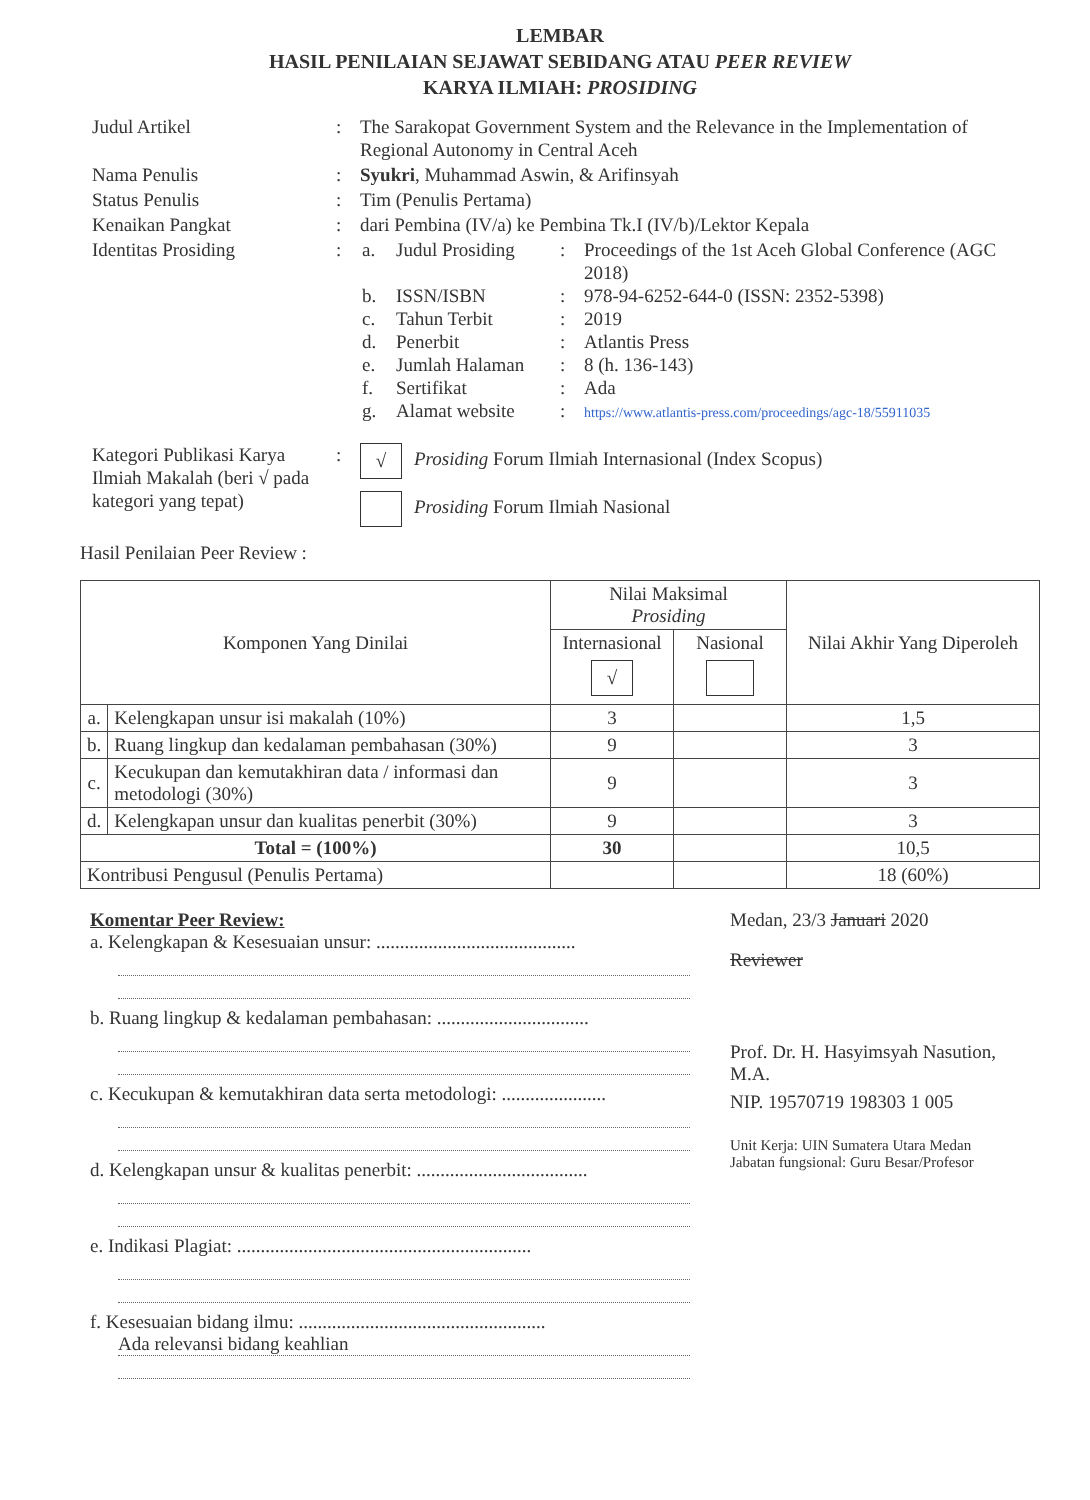LEMBAR
HASIL PENILAIAN SEJAWAT SEBIDANG ATAU PEER REVIEW
KARYA ILMIAH: PROSIDING
| Judul Artikel | : | The Sarakopat Government System and the Relevance in the Implementation of Regional Autonomy in Central Aceh |
| Nama Penulis | : | Syukri , Muhammad Aswin, & Arifinsyah |
| Status Penulis | : | Tim (Penulis Pertama) |
| Kenaikan Pangkat | : | dari Pembina (IV/a) ke Pembina Tk.I (IV/b)/Lektor Kepala |
| Identitas Prosiding | : | / a. / Judul Prosiding / : / Proceedings of the 1st Aceh Global Conference (AGC 2018) / / b. / ISSN/ISBN / : / 978-94-6252-644-0 (ISSN: 2352-5398) / / c. / Tahun Terbit / : / 2019 / / d. / Penerbit / : / Atlantis Press / / e. / Jumlah Halaman / : / 8 (h. 136-143) / / f. / Sertifikat / : / Ada / / g. / Alamat website / : / https://www.atlantis-press.com/proceedings/agc-18/55911035 / |
| Kategori Publikasi Karya Ilmiah Makalah (beri √ pada kategori yang tepat) | : | √ Prosiding Forum Ilmiah Internasional (Index Scopus) Prosiding Forum Ilmiah Nasional |
Hasil Penilaian Peer Review :
| Komponen Yang Dinilai | | Nilai Maksimal Prosiding | | Nilai Akhir Yang Diperoleh |
| --- | --- | --- | --- | --- |
| | | Internasional √ | Nasional | |
| a. | Kelengkapan unsur isi makalah (10%) | 3 | | 1,5 |
| b. | Ruang lingkup dan kedalaman pembahasan (30%) | 9 | | 3 |
| c. | Kecukupan dan kemutakhiran data / informasi dan metodologi (30%) | 9 | | 3 |
| d. | Kelengkapan unsur dan kualitas penerbit (30%) | 9 | | 3 |
| Total = (100%) | | 30 | | 10,5 |
| Kontribusi Pengusul (Penulis Pertama) | | | | 18 (60%) |
Komentar Peer Review:
a. Kelengkapan & Kesesuaian unsur: ..........................................
b. Ruang lingkup & kedalaman pembahasan: ................................
c. Kecukupan & kemutakhiran data serta metodologi: ......................
d. Kelengkapan unsur & kualitas penerbit: ....................................
e. Indikasi Plagiat: ..............................................................
f. Kesesuaian bidang ilmu: ....................................................
Ada relevansi bidang keahlian
Medan, 23/3 Januari 2020
Reviewer
Prof. Dr. H. Hasyimsyah Nasution, M.A.
NIP. 19570719 198303 1 005
Unit Kerja: UIN Sumatera Utara Medan
Jabatan fungsional: Guru Besar/Profesor